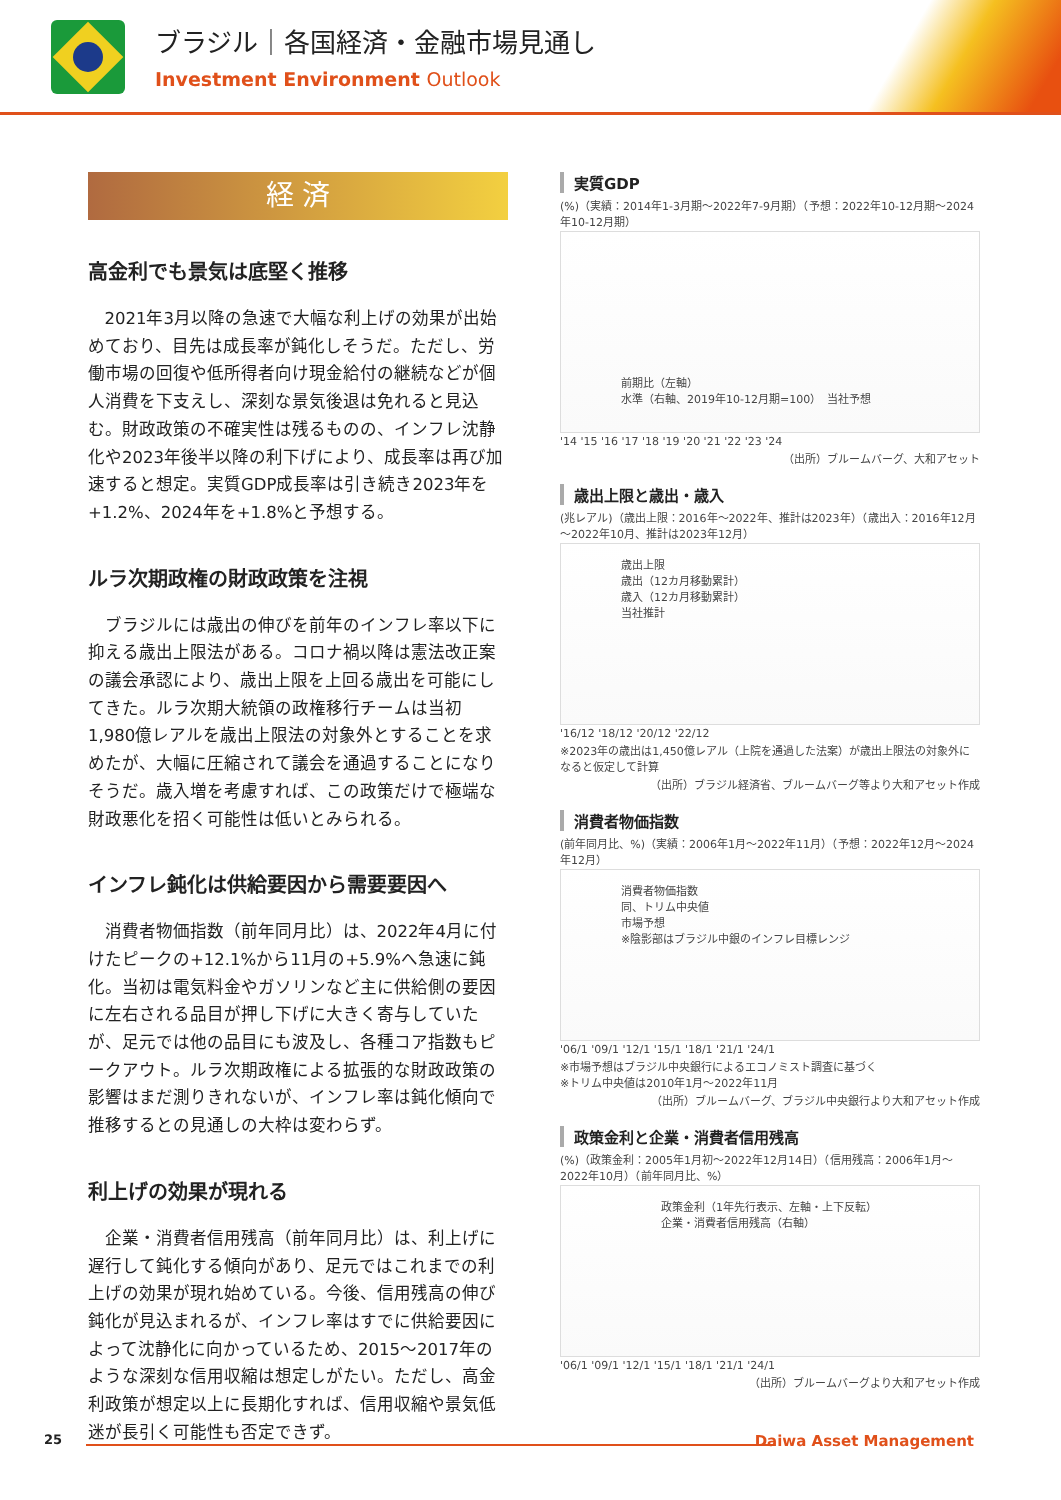ブラジル｜各国経済・金融市場見通し
Investment Environment Outlook
経 済
高金利でも景気は底堅く推移
2021年3月以降の急速で大幅な利上げの効果が出始めており、目先は成長率が鈍化しそうだ。ただし、労働市場の回復や低所得者向け現金給付の継続などが個人消費を下支えし、深刻な景気後退は免れると見込む。財政政策の不確実性は残るものの、インフレ沈静化や2023年後半以降の利下げにより、成長率は再び加速すると想定。実質GDP成長率は引き続き2023年を+1.2%、2024年を+1.8%と予想する。
ルラ次期政権の財政政策を注視
ブラジルには歳出の伸びを前年のインフレ率以下に抑える歳出上限法がある。コロナ禍以降は憲法改正案の議会承認により、歳出上限を上回る歳出を可能にしてきた。ルラ次期大統領の政権移行チームは当初1,980億レアルを歳出上限法の対象外とすることを求めたが、大幅に圧縮されて議会を通過することになりそうだ。歳入増を考慮すれば、この政策だけで極端な財政悪化を招く可能性は低いとみられる。
インフレ鈍化は供給要因から需要要因へ
消費者物価指数（前年同月比）は、2022年4月に付けたピークの+12.1%から11月の+5.9%へ急速に鈍化。当初は電気料金やガソリンなど主に供給側の要因に左右される品目が押し下げに大きく寄与していたが、足元では他の品目にも波及し、各種コア指数もピークアウト。ルラ次期政権による拡張的な財政政策の影響はまだ測りきれないが、インフレ率は鈍化傾向で推移するとの見通しの大枠は変わらず。
利上げの効果が現れる
企業・消費者信用残高（前年同月比）は、利上げに遅行して鈍化する傾向があり、足元ではこれまでの利上げの効果が現れ始めている。今後、信用残高の伸び鈍化が見込まれるが、インフレ率はすでに供給要因によって沈静化に向かっているため、2015～2017年のような深刻な信用収縮は想定しがたい。ただし、高金利政策が想定以上に長期化すれば、信用収縮や景気低迷が長引く可能性も否定できず。
実質GDP
(%)（実績：2014年1-3月期～2022年7-9月期）（予想：2022年10-12月期～2024年10-12月期）
前期比（左軸）
水準（右軸、2019年10-12月期=100）　当社予想
'14 '15 '16 '17 '18 '19 '20 '21 '22 '23 '24
（出所）ブルームバーグ、大和アセット
歳出上限と歳出・歳入
(兆レアル)（歳出上限：2016年～2022年、推計は2023年）（歳出入：2016年12月～2022年10月、推計は2023年12月）
歳出上限
歳出（12カ月移動累計）
歳入（12カ月移動累計）
当社推計
'16/12 '18/12 '20/12 '22/12
※2023年の歳出は1,450億レアル（上院を通過した法案）が歳出上限法の対象外になると仮定して計算
（出所）ブラジル経済省、ブルームバーグ等より大和アセット作成
消費者物価指数
(前年同月比、%)（実績：2006年1月～2022年11月）（予想：2022年12月～2024年12月）
消費者物価指数
同、トリム中央値
市場予想
※陰影部はブラジル中銀のインフレ目標レンジ
'06/1 '09/1 '12/1 '15/1 '18/1 '21/1 '24/1
※市場予想はブラジル中央銀行によるエコノミスト調査に基づく
※トリム中央値は2010年1月～2022年11月
（出所）ブルームバーグ、ブラジル中央銀行より大和アセット作成
政策金利と企業・消費者信用残高
(%)（政策金利：2005年1月初～2022年12月14日）（信用残高：2006年1月～2022年10月）（前年同月比、%）
政策金利（1年先行表示、左軸・上下反転）
企業・消費者信用残高（右軸）
'06/1 '09/1 '12/1 '15/1 '18/1 '21/1 '24/1
（出所）ブルームバーグより大和アセット作成
25
Daiwa Asset Management